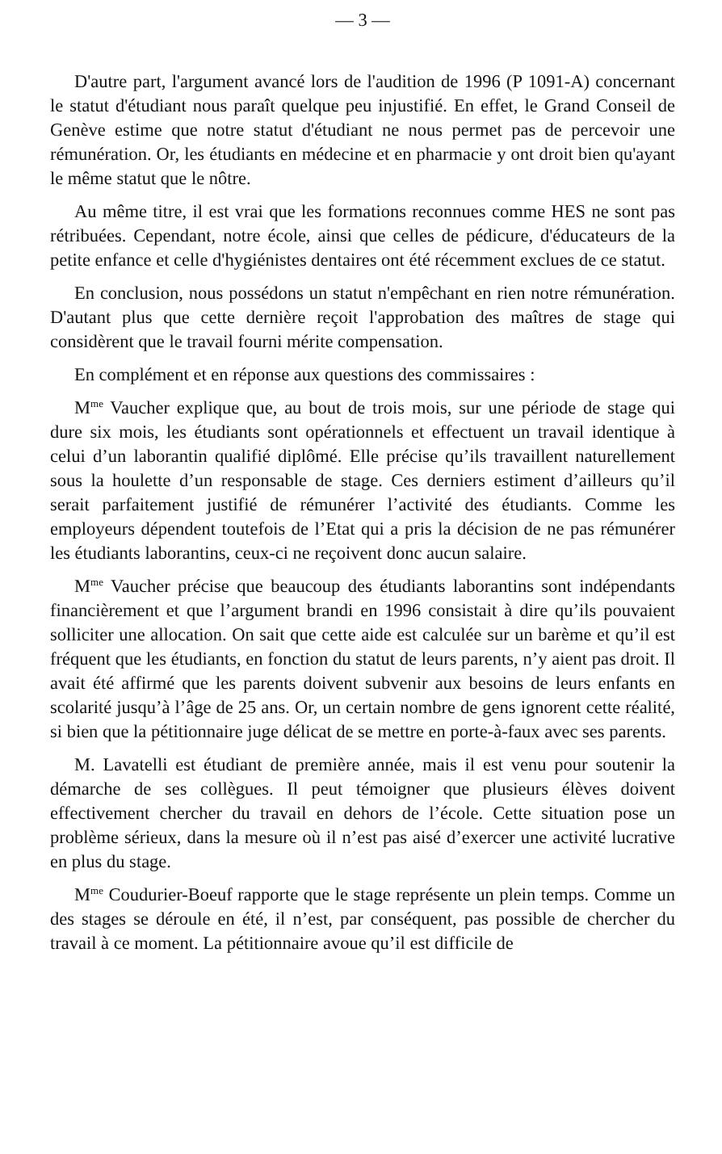— 3 —
D'autre part, l'argument avancé lors de l'audition de 1996 (P 1091-A) concernant le statut d'étudiant nous paraît quelque peu injustifié. En effet, le Grand Conseil de Genève estime que notre statut d'étudiant ne nous permet pas de percevoir une rémunération. Or, les étudiants en médecine et en pharmacie y ont droit bien qu'ayant le même statut que le nôtre.
Au même titre, il est vrai que les formations reconnues comme HES ne sont pas rétribuées. Cependant, notre école, ainsi que celles de pédicure, d'éducateurs de la petite enfance et celle d'hygiénistes dentaires ont été récemment exclues de ce statut.
En conclusion, nous possédons un statut n'empêchant en rien notre rémunération. D'autant plus que cette dernière reçoit l'approbation des maîtres de stage qui considèrent que le travail fourni mérite compensation.
En complément et en réponse aux questions des commissaires :
M<sup>me</sup> Vaucher explique que, au bout de trois mois, sur une période de stage qui dure six mois, les étudiants sont opérationnels et effectuent un travail identique à celui d’un laborantin qualifié diplômé. Elle précise qu’ils travaillent naturellement sous la houlette d’un responsable de stage. Ces derniers estiment d’ailleurs qu’il serait parfaitement justifié de rémunérer l’activité des étudiants. Comme les employeurs dépendent toutefois de l’Etat qui a pris la décision de ne pas rémunérer les étudiants laborantins, ceux-ci ne reçoivent donc aucun salaire.
M<sup>me</sup> Vaucher précise que beaucoup des étudiants laborantins sont indépendants financièrement et que l’argument brandi en 1996 consistait à dire qu’ils pouvaient solliciter une allocation. On sait que cette aide est calculée sur un barème et qu’il est fréquent que les étudiants, en fonction du statut de leurs parents, n’y aient pas droit. Il avait été affirmé que les parents doivent subvenir aux besoins de leurs enfants en scolarité jusqu’à l’âge de 25 ans. Or, un certain nombre de gens ignorent cette réalité, si bien que la pétitionnaire juge délicat de se mettre en porte-à-faux avec ses parents.
M. Lavatelli est étudiant de première année, mais il est venu pour soutenir la démarche de ses collègues. Il peut témoigner que plusieurs élèves doivent effectivement chercher du travail en dehors de l’école. Cette situation pose un problème sérieux, dans la mesure où il n’est pas aisé d’exercer une activité lucrative en plus du stage.
M<sup>me</sup> Coudurier-Boeuf rapporte que le stage représente un plein temps. Comme un des stages se déroule en été, il n’est, par conséquent, pas possible de chercher du travail à ce moment. La pétitionnaire avoue qu’il est difficile de